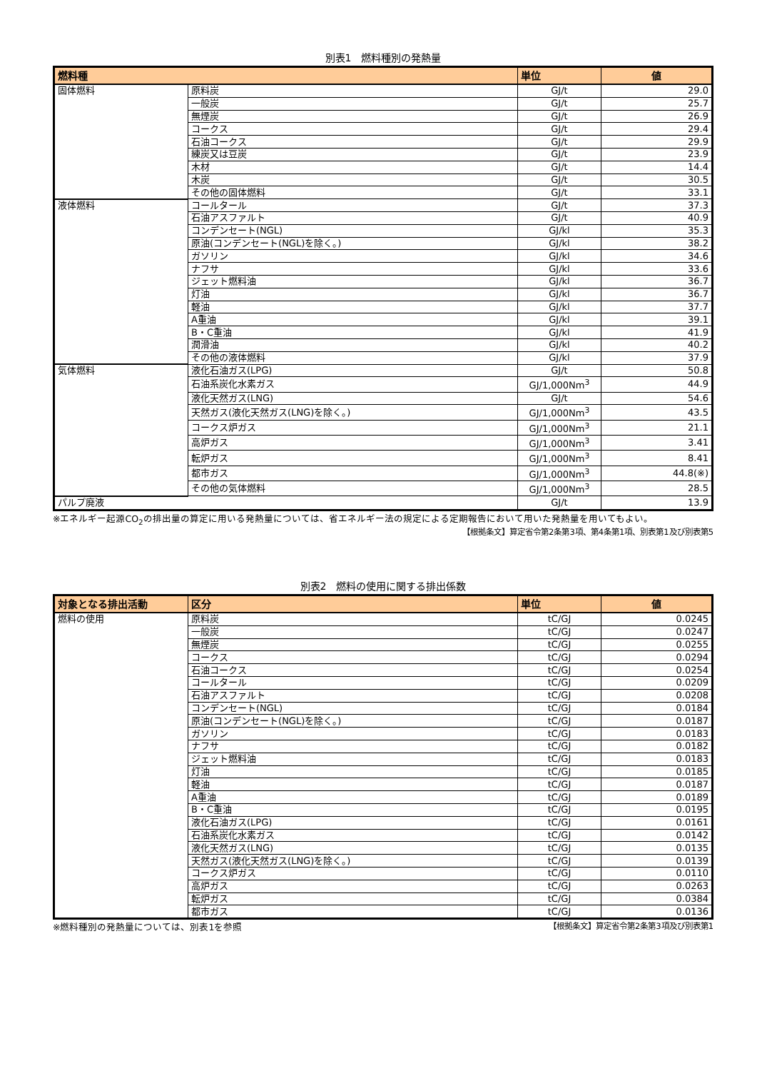別表1　燃料種別の発熱量
| 燃料種 | | 単位 | 値 |
| --- | --- | --- | --- |
| 固体燃料 | 原料炭 | GJ/t | 29.0 |
| | 一般炭 | GJ/t | 25.7 |
| | 無煙炭 | GJ/t | 26.9 |
| | コークス | GJ/t | 29.4 |
| | 石油コークス | GJ/t | 29.9 |
| | 練炭又は豆炭 | GJ/t | 23.9 |
| | 木材 | GJ/t | 14.4 |
| | 木炭 | GJ/t | 30.5 |
| | その他の固体燃料 | GJ/t | 33.1 |
| 液体燃料 | コールタール | GJ/t | 37.3 |
| | 石油アスファルト | GJ/t | 40.9 |
| | コンデンセート(NGL) | GJ/kl | 35.3 |
| | 原油(コンデンセート(NGL)を除く。) | GJ/kl | 38.2 |
| | ガソリン | GJ/kl | 34.6 |
| | ナフサ | GJ/kl | 33.6 |
| | ジェット燃料油 | GJ/kl | 36.7 |
| | 灯油 | GJ/kl | 36.7 |
| | 軽油 | GJ/kl | 37.7 |
| | A重油 | GJ/kl | 39.1 |
| | B・C重油 | GJ/kl | 41.9 |
| | 潤滑油 | GJ/kl | 40.2 |
| | その他の液体燃料 | GJ/kl | 37.9 |
| 気体燃料 | 液化石油ガス(LPG) | GJ/t | 50.8 |
| | 石油系炭化水素ガス | GJ/1,000Nm<sup>3</sup> | 44.9 |
| | 液化天然ガス(LNG) | GJ/t | 54.6 |
| | 天然ガス(液化天然ガス(LNG)を除く。) | GJ/1,000Nm<sup>3</sup> | 43.5 |
| | コークス炉ガス | GJ/1,000Nm<sup>3</sup> | 21.1 |
| | 高炉ガス | GJ/1,000Nm<sup>3</sup> | 3.41 |
| | 転炉ガス | GJ/1,000Nm<sup>3</sup> | 8.41 |
| | 都市ガス | GJ/1,000Nm<sup>3</sup> | 44.8(※) |
| | その他の気体燃料 | GJ/1,000Nm<sup>3</sup> | 28.5 |
| パルプ廃液 | | GJ/t | 13.9 |
※エネルギー起源CO<sub>2</sub>の排出量の算定に用いる発熱量については、省エネルギー法の規定による定期報告において用いた発熱量を用いてもよい。
【根拠条文】算定省令第2条第3項、第4条第1項、別表第1及び別表第5
別表2　燃料の使用に関する排出係数
| 対象となる排出活動 | 区分 | 単位 | 値 |
| --- | --- | --- | --- |
| 燃料の使用 | 原料炭 | tC/GJ | 0.0245 |
| | 一般炭 | tC/GJ | 0.0247 |
| | 無煙炭 | tC/GJ | 0.0255 |
| | コークス | tC/GJ | 0.0294 |
| | 石油コークス | tC/GJ | 0.0254 |
| | コールタール | tC/GJ | 0.0209 |
| | 石油アスファルト | tC/GJ | 0.0208 |
| | コンデンセート(NGL) | tC/GJ | 0.0184 |
| | 原油(コンデンセート(NGL)を除く。) | tC/GJ | 0.0187 |
| | ガソリン | tC/GJ | 0.0183 |
| | ナフサ | tC/GJ | 0.0182 |
| | ジェット燃料油 | tC/GJ | 0.0183 |
| | 灯油 | tC/GJ | 0.0185 |
| | 軽油 | tC/GJ | 0.0187 |
| | A重油 | tC/GJ | 0.0189 |
| | B・C重油 | tC/GJ | 0.0195 |
| | 液化石油ガス(LPG) | tC/GJ | 0.0161 |
| | 石油系炭化水素ガス | tC/GJ | 0.0142 |
| | 液化天然ガス(LNG) | tC/GJ | 0.0135 |
| | 天然ガス(液化天然ガス(LNG)を除く。) | tC/GJ | 0.0139 |
| | コークス炉ガス | tC/GJ | 0.0110 |
| | 高炉ガス | tC/GJ | 0.0263 |
| | 転炉ガス | tC/GJ | 0.0384 |
| | 都市ガス | tC/GJ | 0.0136 |
※燃料種別の発熱量については、別表1を参照 【根拠条文】算定省令第2条第3項及び別表第1